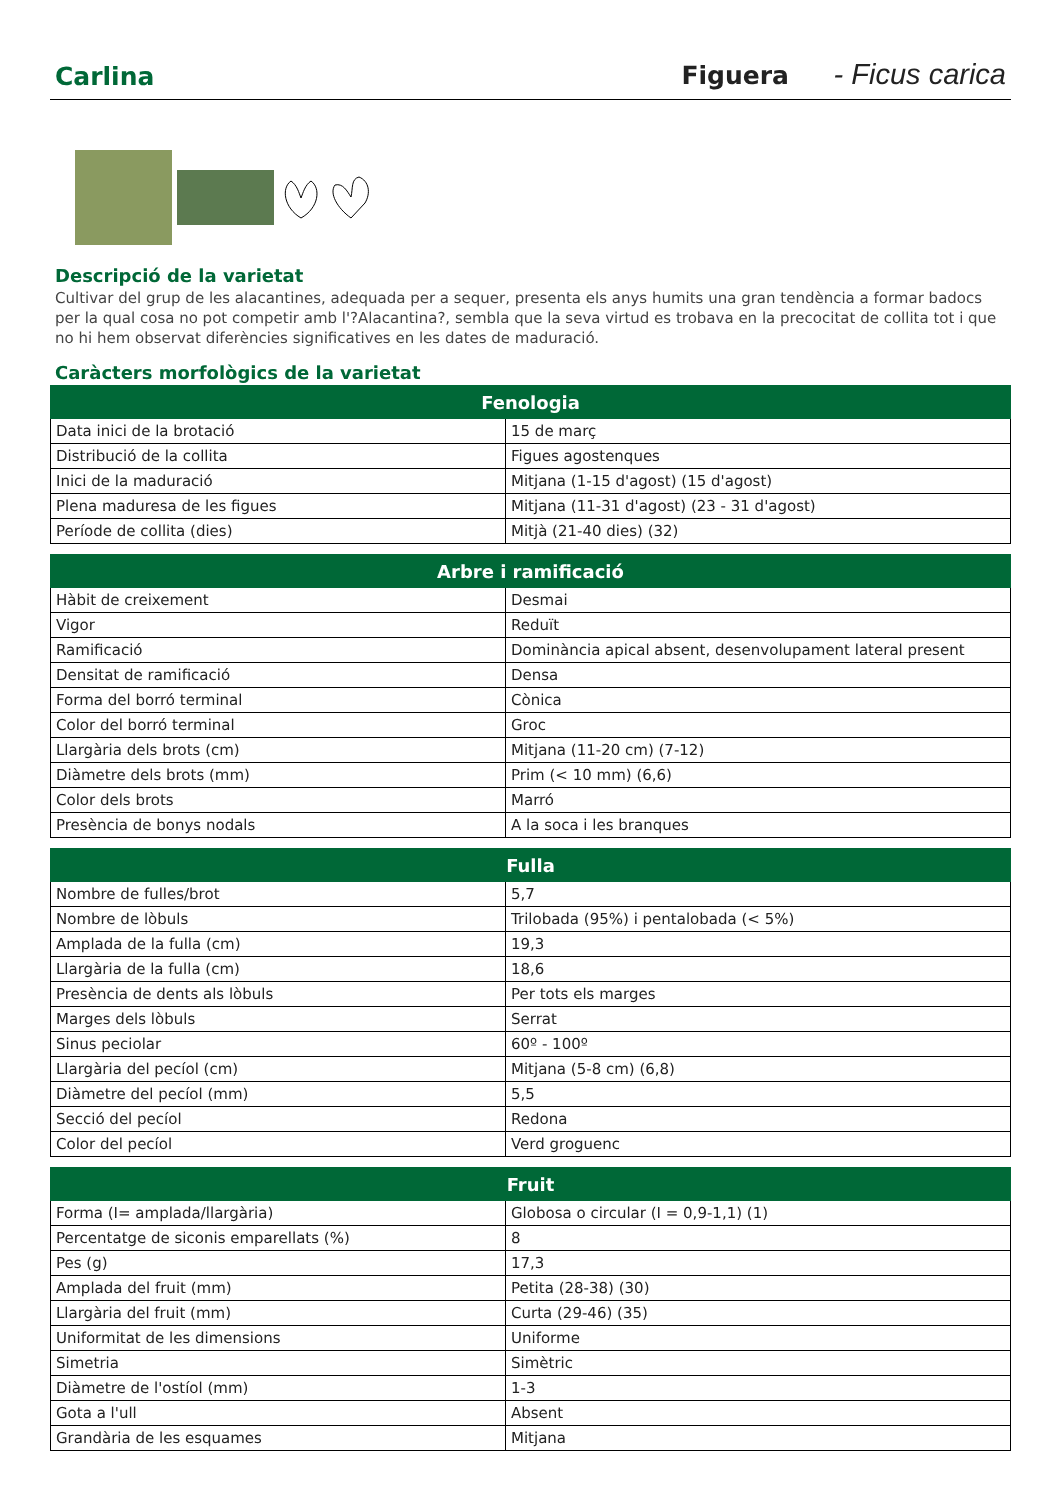Carlina Figuera - Ficus carica
Descripció de la varietat
Cultivar del grup de les alacantines, adequada per a sequer, presenta els anys humits una gran tendència a formar badocs per la qual cosa no pot competir amb l'?Alacantina?, sembla que la seva virtud es trobava en la precocitat de collita tot i que no hi hem observat diferències significatives en les dates de maduració.
Caràcters morfològics de la varietat
| Fenologia | |
| --- | --- |
| Data inici de la brotació | 15 de març |
| Distribució de la collita | Figues agostenques |
| Inici de la maduració | Mitjana (1-15 d'agost) (15 d'agost) |
| Plena maduresa de les figues | Mitjana (11-31 d'agost) (23 - 31 d'agost) |
| Període de collita (dies) | Mitjà (21-40 dies) (32) |
| Arbre i ramificació | |
| --- | --- |
| Hàbit de creixement | Desmai |
| Vigor | Reduït |
| Ramificació | Dominància apical absent, desenvolupament lateral present |
| Densitat de ramificació | Densa |
| Forma del borró terminal | Cònica |
| Color del borró terminal | Groc |
| Llargària dels brots (cm) | Mitjana (11-20 cm) (7-12) |
| Diàmetre dels brots (mm) | Prim (< 10 mm) (6,6) |
| Color dels brots | Marró |
| Presència de bonys nodals | A la soca i les branques |
| Fulla | |
| --- | --- |
| Nombre de fulles/brot | 5,7 |
| Nombre de lòbuls | Trilobada (95%) i pentalobada (< 5%) |
| Amplada de la fulla (cm) | 19,3 |
| Llargària de la fulla (cm) | 18,6 |
| Presència de dents als lòbuls | Per tots els marges |
| Marges dels lòbuls | Serrat |
| Sinus peciolar | 60º - 100º |
| Llargària del pecíol (cm) | Mitjana (5-8 cm) (6,8) |
| Diàmetre del pecíol (mm) | 5,5 |
| Secció del pecíol | Redona |
| Color del pecíol | Verd groguenc |
| Fruit | |
| --- | --- |
| Forma (I= amplada/llargària) | Globosa o circular (I = 0,9-1,1) (1) |
| Percentatge de siconis emparellats (%) | 8 |
| Pes (g) | 17,3 |
| Amplada del fruit (mm) | Petita (28-38) (30) |
| Llargària del fruit (mm) | Curta (29-46) (35) |
| Uniformitat de les dimensions | Uniforme |
| Simetria | Simètric |
| Diàmetre de l'ostíol (mm) | 1-3 |
| Gota a l'ull | Absent |
| Grandària de les esquames | Mitjana |